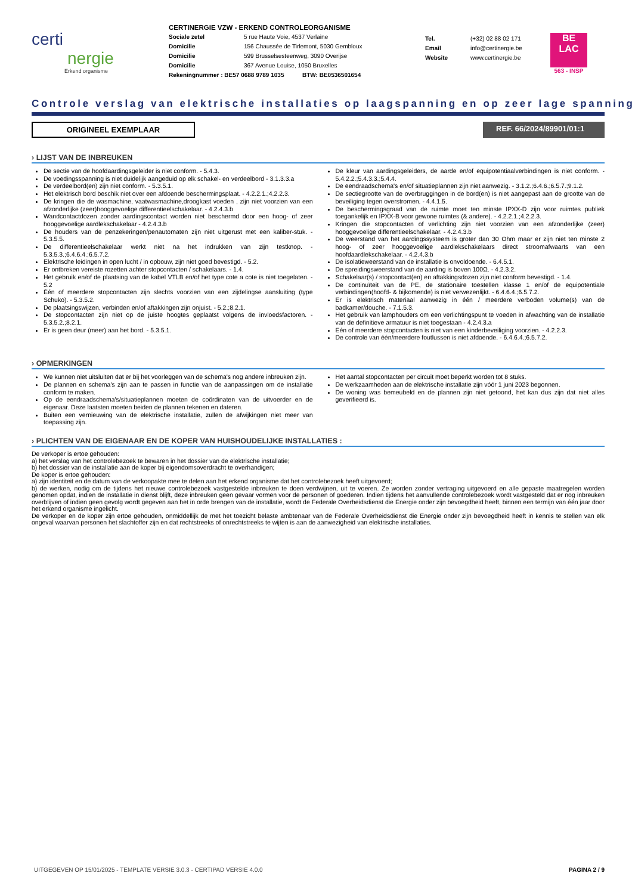certi
nergie
Erkend organisme
CERTINERGIE VZW - ERKEND CONTROLEORGANISME
Sociale zetel 5 rue Haute Voie, 4537 Verlaine
Domicilie 156 Chaussée de Tirlemont, 5030 Gembloux
Domicilie 599 Brusselsesteenweg, 3090 Overijse
Domicilie 367 Avenue Louise, 1050 Bruxelles
Rekeningnummer : BE57 0688 9789 1035 BTW: BE0536501654
Tel. (+32) 02 88 02 171
Email info@certinergie.be
Website www.certinergie.be
BE
LAC
563 - INSP
Controle verslag van elektrische installaties op laagspanning en op zeer lage spanning
ORIGINEEL EXEMPLAAR REF. 66/2024/89901/01:1
› LIJST VAN DE INBREUKEN
De sectie van de hoofdaardingsgeleider is niet conform. - 5.4.3.
De voedingsspanning is niet duidelijk aangeduid op elk schakel- en verdeelbord - 3.1.3.3.a
De verdeelbord(en) zijn niet conform. - 5.3.5.1.
Het elektrisch bord beschik niet over een afdoende beschermingsplaat. - 4.2.2.1.;4.2.2.3.
De kringen die de wasmachine, vaatwasmachine,droogkast voeden , zijn niet voorzien van een afzonderlijke (zeer)hooggevoelige differentieelschakelaar. - 4.2.4.3.b
Wandcontactdozen zonder aardingscontact worden niet beschermd door een hoog- of zeer hooggevoelige aardlekschakelaar - 4.2.4.3.b
De houders van de penzekeringen/penautomaten zijn niet uitgerust met een kaliber-stuk. - 5.3.5.5.
De differentieelschakelaar werkt niet na het indrukken van zijn testknop. - 5.3.5.3.;6.4.6.4.;6.5.7.2.
Elektrische leidingen in open lucht / in opbouw, zijn niet goed bevestigd. - 5.2.
Er ontbreken vereiste rozetten achter stopcontacten / schakelaars. - 1.4.
Het gebruik en/of de plaatsing van de kabel VTLB en/of het type cote a cote is niet toegelaten. - 5.2
Één of meerdere stopcontacten zijn slechts voorzien van een zijdelingse aansluiting (type Schuko). - 5.3.5.2.
De plaatsingswijzen, verbinden en/of aftakkingen zijn onjuist. - 5.2.;8.2.1.
De stopcontacten zijn niet op de juiste hoogtes geplaatst volgens de invloedsfactoren. - 5.3.5.2.;8.2.1.
Er is geen deur (meer) aan het bord. - 5.3.5.1.
De kleur van aardingsgeleiders, de aarde en/of equipotentiaalverbindingen is niet conform. - 5.4.2.2.;5.4.3.3.;5.4.4.
De eendraadschema's en/of situatieplannen zijn niet aanwezig. - 3.1.2.;6.4.6.;6.5.7.;9.1.2.
De sectiegrootte van de overbruggingen in de bord(en) is niet aangepast aan de grootte van de beveiliging tegen overstromen. - 4.4.1.5.
De beschermingsgraad van de ruimte moet ten minste IPXX-D zijn voor ruimtes publiek toegankelijk en IPXX-B voor gewone ruimtes (& andere). - 4.2.2.1.;4.2.2.3.
Kringen die stopcontacten of verlichting zijn niet voorzien van een afzonderlijke (zeer) hooggevoelige differentieelschakelaar. - 4.2.4.3.b
De weerstand van het aardingssysteem is groter dan 30 Ohm maar er zijn niet ten minste 2 hoog- of zeer hooggevoelige aardlekschakelaars direct stroomafwaarts van een hoofdaardlekschakelaar. - 4.2.4.3.b
De isolatieweerstand van de installatie is onvoldoende. - 6.4.5.1.
De spreidingsweerstand van de aarding is boven 100Ω. - 4.2.3.2.
Schakelaar(s) / stopcontact(en) en aftakkingsdozen zijn niet conform bevestigd. - 1.4.
De continuïteit van de PE, de stationaire toestellen klasse 1 en/of de equipotentiale verbindingen(hoofd- & bijkomende) is niet verwezenlijkt. - 6.4.6.4.;6.5.7.2.
Er is elektrisch materiaal aanwezig in één / meerdere verboden volume(s) van de badkamer/douche. - 7.1.5.3.
Het gebruik van lamphouders om een verlichtingspunt te voeden in afwachting van de installatie van de definitieve armatuur is niet toegestaan - 4.2.4.3.a
Eén of meerdere stopcontacten is niet van een kinderbeveiliging voorzien. - 4.2.2.3.
De controle van één/meerdere foutlussen is niet afdoende. - 6.4.6.4.;6.5.7.2.
› OPMERKINGEN
We kunnen niet uitsluiten dat er bij het voorleggen van de schema's nog andere inbreuken zijn.
De plannen en schema's zijn aan te passen in functie van de aanpassingen om de installatie conform te maken.
Op de eendraadschema's/situatieplannen moeten de coördinaten van de uitvoerder en de eigenaar. Deze laatsten moeten beiden de plannen tekenen en dateren.
Buiten een vernieuwing van de elektrische installatie, zullen de afwijkingen niet meer van toepassing zijn.
Het aantal stopcontacten per circuit moet beperkt worden tot 8 stuks.
De werkzaamheden aan de elektrische installatie zijn vóór 1 juni 2023 begonnen.
De woning was bemeubeld en de plannen zijn niet getoond, het kan dus zijn dat niet alles geverifieerd is.
› PLICHTEN VAN DE EIGENAAR EN DE KOPER VAN HUISHOUDELIJKE INSTALLATIES :
De verkoper is ertoe gehouden:
a) het verslag van het controlebezoek te bewaren in het dossier van de elektrische installatie;
b) het dossier van de installatie aan de koper bij eigendomsoverdracht te overhandigen;
De koper is ertoe gehouden:
a) zijn identiteit en de datum van de verkoopakte mee te delen aan het erkend organisme dat het controlebezoek heeft uitgevoerd;
b) de werken, nodig om de tijdens het nieuwe controlebezoek vastgestelde inbreuken te doen verdwijnen, uit te voeren. Ze worden zonder vertraging uitgevoerd en alle gepaste maatregelen worden genomen opdat, indien de installatie in dienst blijft, deze inbreuken geen gevaar vormen voor de personen of goederen. Indien tijdens het aanvullende controlebezoek wordt vastgesteld dat er nog inbreuken overblijven of indien geen gevolg wordt gegeven aan het in orde brengen van de installatie, wordt de Federale Overheidsdienst die Energie onder zijn bevoegdheid heeft, binnen een termijn van één jaar door het erkend organisme ingelicht.
De verkoper en de koper zijn ertoe gehouden, onmiddellijk de met het toezicht belaste ambtenaar van de Federale Overheidsdienst die Energie onder zijn bevoegdheid heeft in kennis te stellen van elk ongeval waarvan personen het slachtoffer zijn en dat rechtstreeks of onrechtstreeks te wijten is aan de aanwezigheid van elektrische installaties.
UITGEGEVEN OP 15/01/2025 - TEMPLATE VERSIE 3.0.3 - CERTIPAD VERSIE 4.0.0 PAGINA 2 / 9